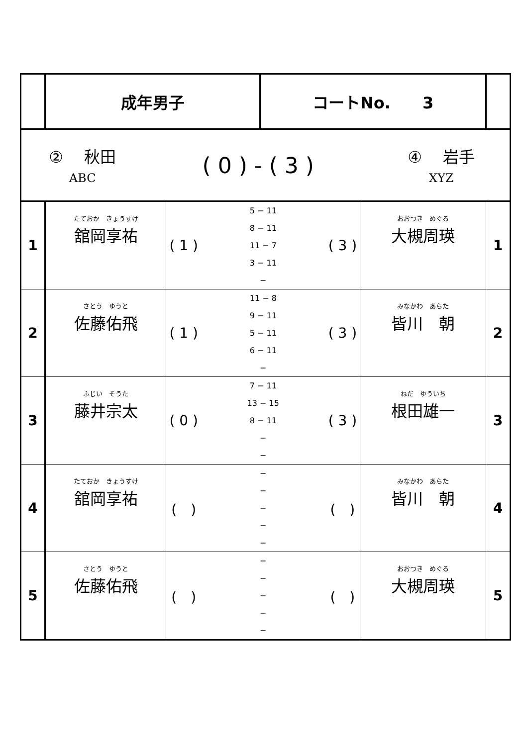| | 成年男子 | | コートNo. 3 | | |
| / ② 秋田 ABC / ( 0 ) - ( 3 ) / ④ 岩手 XYZ / | | | | | |
| 1 | たておか きょうすけ 舘岡享祐 | / ( 1 ) / 5 − 11 8 − 11 11 − 7 3 − 11 − / ( 3 ) / | | おおつき めぐる 大槻周瑛 | 1 |
| 2 | さとう ゆうと 佐藤佑飛 | / ( 1 ) / 11 − 8 9 − 11 5 − 11 6 − 11 − / ( 3 ) / | | みなかわ あらた 皆川 朝 | 2 |
| 3 | ふじい そうた 藤井宗太 | / ( 0 ) / 7 − 11 13 − 15 8 − 11 − − / ( 3 ) / | | ねだ ゆういち 根田雄一 | 3 |
| 4 | たておか きょうすけ 舘岡享祐 | / ( ) / − − − − − / ( ) / | | みなかわ あらた 皆川 朝 | 4 |
| 5 | さとう ゆうと 佐藤佑飛 | / ( ) / − − − − − / ( ) / | | おおつき めぐる 大槻周瑛 | 5 |